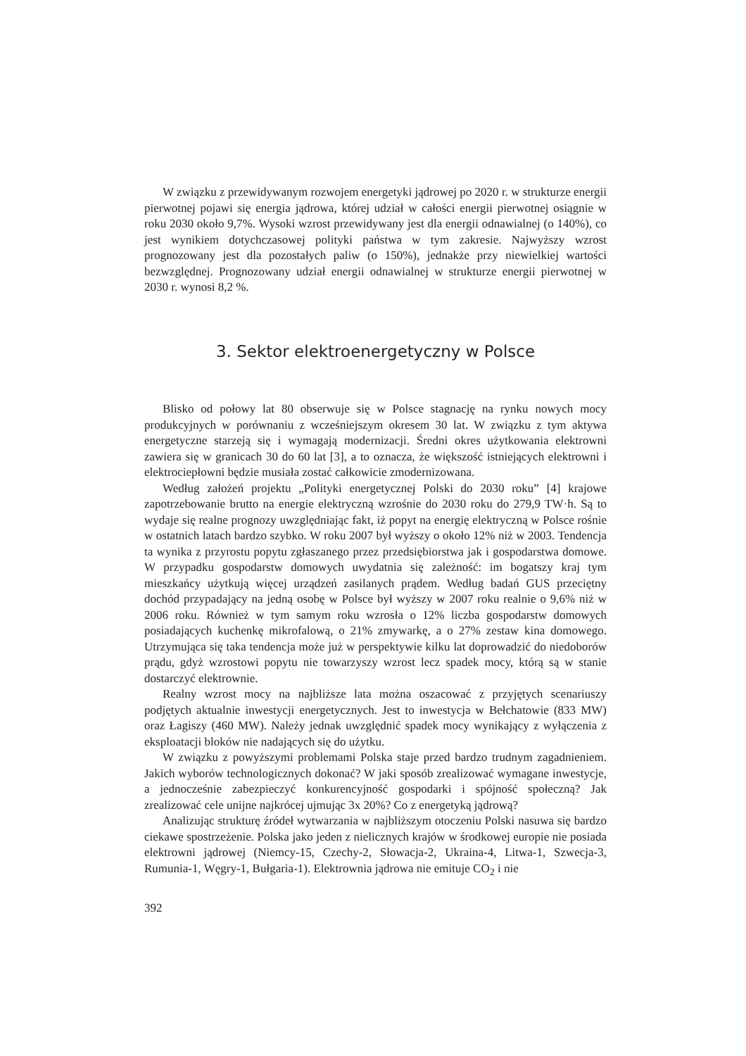W związku z przewidywanym rozwojem energetyki jądrowej po 2020 r. w strukturze energii pierwotnej pojawi się energia jądrowa, której udział w całości energii pierwotnej osiągnie w roku 2030 około 9,7%. Wysoki wzrost przewidywany jest dla energii odnawialnej (o 140%), co jest wynikiem dotychczasowej polityki państwa w tym zakresie. Najwyższy wzrost prognozowany jest dla pozostałych paliw (o 150%), jednakże przy niewielkiej wartości bezwzględnej. Prognozowany udział energii odnawialnej w strukturze energii pierwotnej w 2030 r. wynosi 8,2 %.
3. Sektor elektroenergetyczny w Polsce
Blisko od połowy lat 80 obserwuje się w Polsce stagnację na rynku nowych mocy produkcyjnych w porównaniu z wcześniejszym okresem 30 lat. W związku z tym aktywa energetyczne starzeją się i wymagają modernizacji. Średni okres użytkowania elektrowni zawiera się w granicach 30 do 60 lat [3], a to oznacza, że większość istniejących elektrowni i elektrociepłowni będzie musiała zostać całkowicie zmodernizowana.
Według założeń projektu „Polityki energetycznej Polski do 2030 roku” [4] krajowe zapotrzebowanie brutto na energie elektryczną wzrośnie do 2030 roku do 279,9 TW·h. Są to wydaje się realne prognozy uwzględniając fakt, iż popyt na energię elektryczną w Polsce rośnie w ostatnich latach bardzo szybko. W roku 2007 był wyższy o około 12% niż w 2003. Tendencja ta wynika z przyrostu popytu zgłaszanego przez przedsiębiorstwa jak i gospodarstwa domowe. W przypadku gospodarstw domowych uwydatnia się zależność: im bogatszy kraj tym mieszkańcy użytkują więcej urządzeń zasilanych prądem. Według badań GUS przeciętny dochód przypadający na jedną osobę w Polsce był wyższy w 2007 roku realnie o 9,6% niż w 2006 roku. Również w tym samym roku wzrosła o 12% liczba gospodarstw domowych posiadających kuchenkę mikrofalową, o 21% zmywarkę, a o 27% zestaw kina domowego. Utrzymująca się taka tendencja może już w perspektywie kilku lat doprowadzić do niedoborów prądu, gdyż wzrostowi popytu nie towarzyszy wzrost lecz spadek mocy, którą są w stanie dostarczyć elektrownie.
Realny wzrost mocy na najbliższe lata można oszacować z przyjętych scenariuszy podjętych aktualnie inwestycji energetycznych. Jest to inwestycja w Bełchatowie (833 MW) oraz Łagiszy (460 MW). Należy jednak uwzględnić spadek mocy wynikający z wyłączenia z eksploatacji bloków nie nadających się do użytku.
W związku z powyższymi problemami Polska staje przed bardzo trudnym zagadnieniem. Jakich wyborów technologicznych dokonać? W jaki sposób zrealizować wymagane inwestycje, a jednocześnie zabezpieczyć konkurencyjność gospodarki i spójność społeczną? Jak zrealizować cele unijne najkrócej ujmując 3x 20%? Co z energetyką jądrową?
Analizując strukturę źródeł wytwarzania w najbliższym otoczeniu Polski nasuwa się bardzo ciekawe spostrzeżenie. Polska jako jeden z nielicznych krajów w środkowej europie nie posiada elektrowni jądrowej (Niemcy-15, Czechy-2, Słowacja-2, Ukraina-4, Litwa-1, Szwecja-3, Rumunia-1, Węgry-1, Bułgaria-1). Elektrownia jądrowa nie emituje CO<sub>2</sub> i nie
392